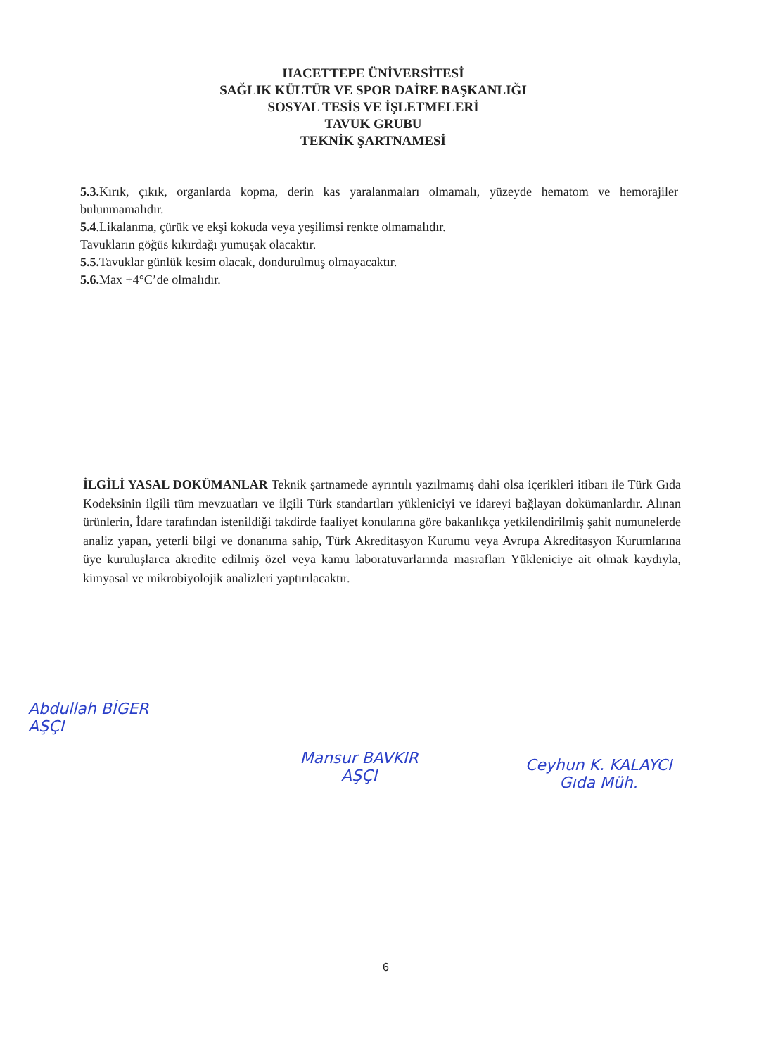HACETTEPE ÜNİVERSİTESİ
SAĞLIK KÜLTÜR VE SPOR DAİRE BAŞKANLIĞI
SOSYAL TESİS VE İŞLETMELERİ
TAVUK GRUBU
TEKNİK ŞARTNAMESİ
5.3. Kırık, çıkık, organlarda kopma, derin kas yaralanmaları olmamalı, yüzeyde hematom ve hemorajiler bulunmamalıdır.
5.4.Likalanma, çürük ve ekşi kokuda veya yeşilimsi renkte olmamalıdır.
Tavukların göğüs kıkırdağı yumuşak olacaktır.
5.5. Tavuklar günlük kesim olacak, dondurulmuş olmayacaktır.
5.6. Max +4°C’de olmalıdır.
İLGİLİ YASAL DOKÜMANLAR Teknik şartnamede ayrıntılı yazılmamış dahi olsa içerikleri itibarı ile Türk Gıda Kodeksinin ilgili tüm mevzuatları ve ilgili Türk standartları yükleniciyi ve idareyi bağlayan dokümanlardır. Alınan ürünlerin, İdare tarafından istenildiği takdirde faaliyet konularına göre bakanlıkça yetkilendirilmiş şahit numunelerde analiz yapan, yeterli bilgi ve donanıma sahip, Türk Akreditasyon Kurumu veya Avrupa Akreditasyon Kurumlarına üye kuruluşlarca akredite edilmiş özel veya kamu laboratuvarlarında masrafları Yükleniciye ait olmak kaydıyla, kimyasal ve mikrobiyolojik analizleri yaptırılacaktır.
Abdullah BİGER
AŞÇI
Mansur BAVKIR
AŞÇI
Ceyhun K. KALAYCI
Gıda Müh.
6